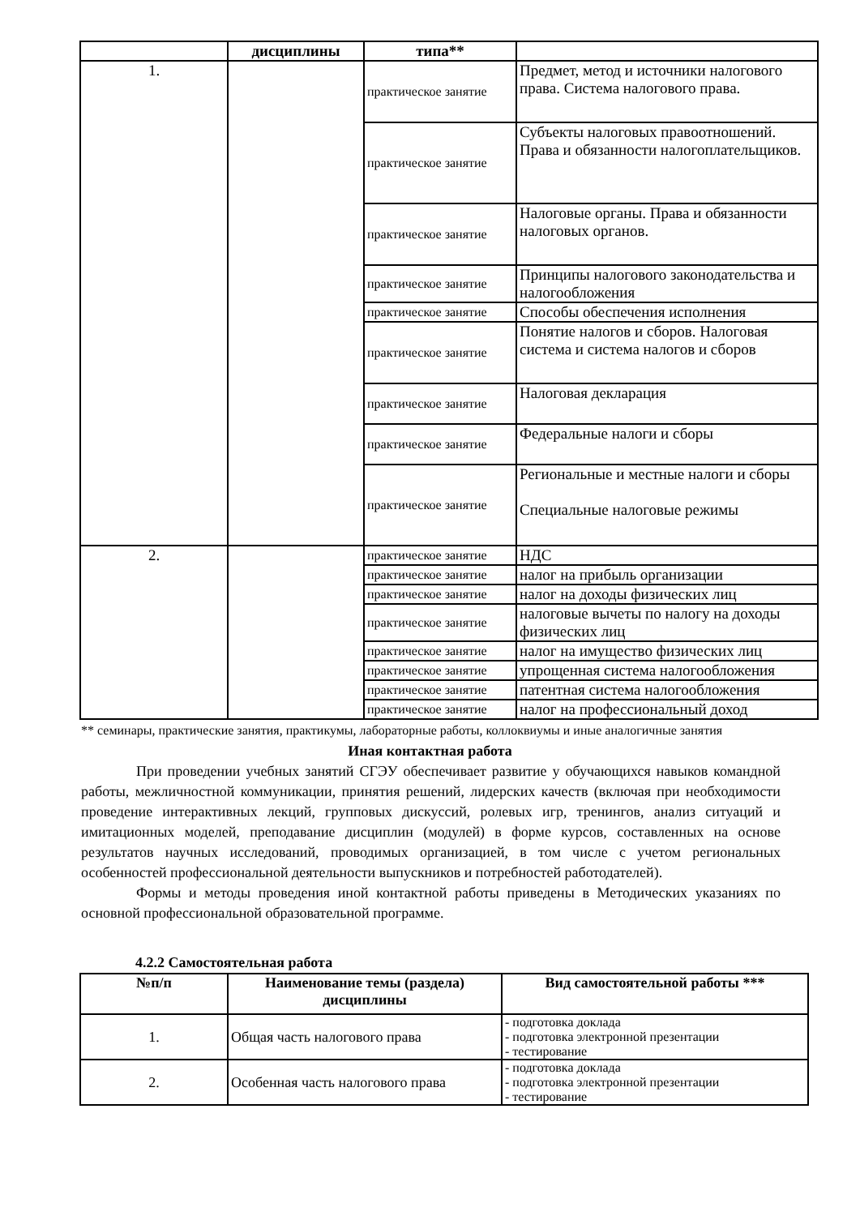| | дисциплины | типа** | |
| --- | --- | --- | --- |
| 1. | | практическое занятие | Предмет, метод и источники налогового права. Система налогового права. |
| | | практическое занятие | Субъекты налоговых правоотношений. Права и обязанности налогоплательщиков. |
| | | практическое занятие | Налоговые органы. Права и обязанности налоговых органов. |
| | | практическое занятие | Принципы налогового законодательства и налогообложения |
| | | практическое занятие | Способы обеспечения исполнения |
| | | практическое занятие | Понятие налогов и сборов. Налоговая система и система налогов и сборов |
| | | практическое занятие | Налоговая декларация |
| | | практическое занятие | Федеральные налоги и сборы |
| | | практическое занятие | Региональные и местные налоги и сборы Специальные налоговые режимы |
| 2. | | практическое занятие | НДС |
| | | практическое занятие | налог на прибыль организации |
| | | практическое занятие | налог на доходы физических лиц |
| | | практическое занятие | налоговые вычеты по налогу на доходы физических лиц |
| | | практическое занятие | налог на имущество физических лиц |
| | | практическое занятие | упрощенная система налогообложения |
| | | практическое занятие | патентная система налогообложения |
| | | практическое занятие | налог на профессиональный доход |
** семинары, практические занятия, практикумы, лабораторные работы, коллоквиумы и иные аналогичные занятия
Иная контактная работа
При проведении учебных занятий СГЭУ обеспечивает развитие у обучающихся навыков командной работы, межличностной коммуникации, принятия решений, лидерских качеств (включая при необходимости проведение интерактивных лекций, групповых дискуссий, ролевых игр, тренингов, анализ ситуаций и имитационных моделей, преподавание дисциплин (модулей) в форме курсов, составленных на основе результатов научных исследований, проводимых организацией, в том числе с учетом региональных особенностей профессиональной деятельности выпускников и потребностей работодателей).
Формы и методы проведения иной контактной работы приведены в Методических указаниях по основной профессиональной образовательной программе.
4.2.2 Самостоятельная работа
| №п/п | Наименование темы (раздела) дисциплины | Вид самостоятельной работы *** |
| --- | --- | --- |
| 1. | Общая часть налогового права | - подготовка доклада - подготовка электронной презентации - тестирование |
| 2. | Особенная часть налогового права | - подготовка доклада - подготовка электронной презентации - тестирование |